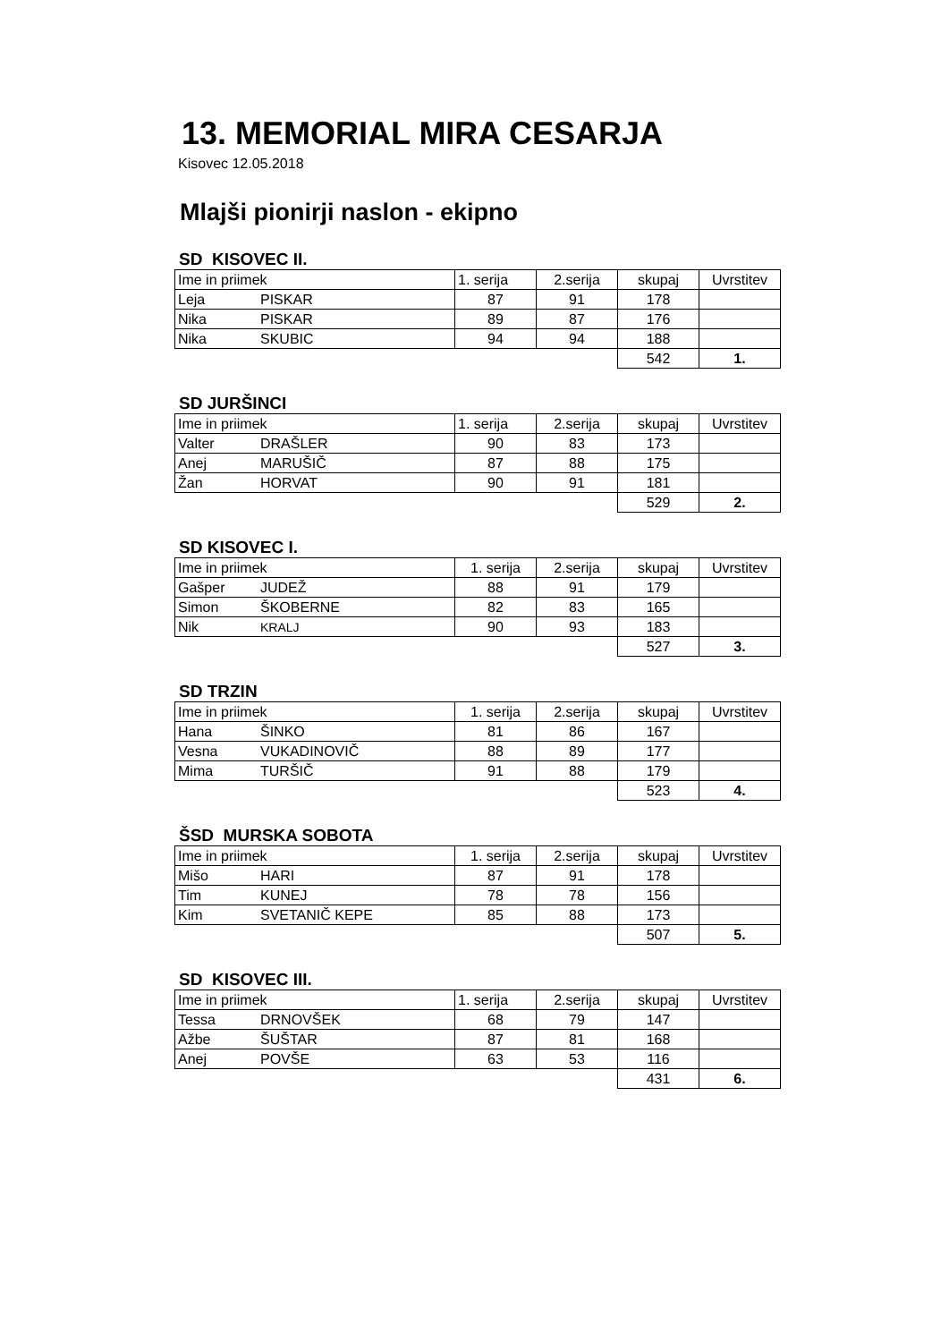13. MEMORIAL MIRA CESARJA
Kisovec 12.05.2018
Mlajši pionirji naslon - ekipno
SD KISOVEC II.
| Ime in priimek | | 1. serija | 2.serija | skupaj | Uvrstitev |
| --- | --- | --- | --- | --- | --- |
| Leja | PISKAR | 87 | 91 | 178 | |
| Nika | PISKAR | 89 | 87 | 176 | |
| Nika | SKUBIC | 94 | 94 | 188 | |
| | | | | 542 | 1. |
SD JURŠINCI
| Ime in priimek | | 1. serija | 2.serija | skupaj | Uvrstitev |
| --- | --- | --- | --- | --- | --- |
| Valter | DRAŠLER | 90 | 83 | 173 | |
| Anej | MARUŠIČ | 87 | 88 | 175 | |
| Žan | HORVAT | 90 | 91 | 181 | |
| | | | | 529 | 2. |
SD KISOVEC I.
| Ime in priimek | | 1. serija | 2.serija | skupaj | Uvrstitev |
| --- | --- | --- | --- | --- | --- |
| Gašper | JUDEŽ | 88 | 91 | 179 | |
| Simon | ŠKOBERNE | 82 | 83 | 165 | |
| Nik | KRALJ | 90 | 93 | 183 | |
| | | | | 527 | 3. |
SD TRZIN
| Ime in priimek | | 1. serija | 2.serija | skupaj | Uvrstitev |
| --- | --- | --- | --- | --- | --- |
| Hana | ŠINKO | 81 | 86 | 167 | |
| Vesna | VUKADINOVIČ | 88 | 89 | 177 | |
| Mima | TURŠIČ | 91 | 88 | 179 | |
| | | | | 523 | 4. |
ŠSD MURSKA SOBOTA
| Ime in priimek | | 1. serija | 2.serija | skupaj | Uvrstitev |
| --- | --- | --- | --- | --- | --- |
| Mišo | HARI | 87 | 91 | 178 | |
| Tim | KUNEJ | 78 | 78 | 156 | |
| Kim | SVETANIČ KEPE | 85 | 88 | 173 | |
| | | | | 507 | 5. |
SD KISOVEC III.
| Ime in priimek | | 1. serija | 2.serija | skupaj | Uvrstitev |
| --- | --- | --- | --- | --- | --- |
| Tessa | DRNOVŠEK | 68 | 79 | 147 | |
| Ažbe | ŠUŠTAR | 87 | 81 | 168 | |
| Anej | POVŠE | 63 | 53 | 116 | |
| | | | | 431 | 6. |